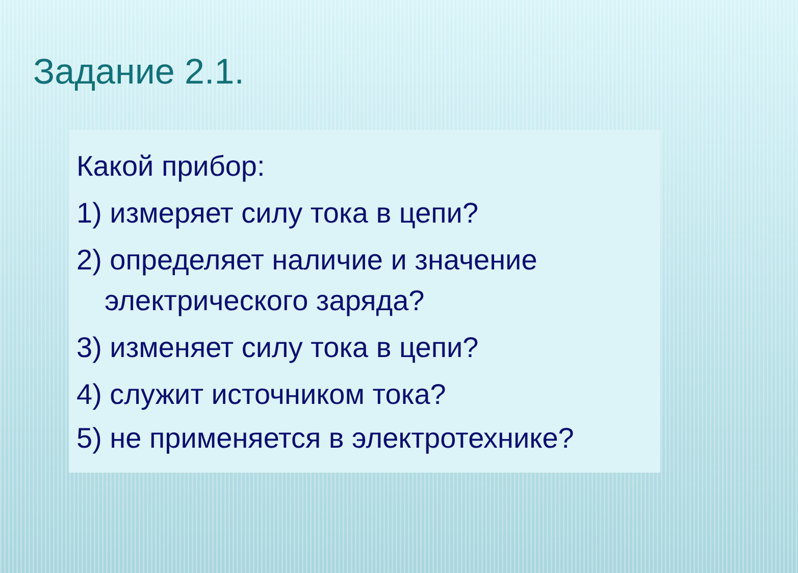Задание 2.1.
Какой прибор:
1) измеряет силу тока в цепи?
2) определяет наличие и значение электрического заряда?
3) изменяет силу тока в цепи?
4) служит источником тока?
5) не применяется в электротехнике?